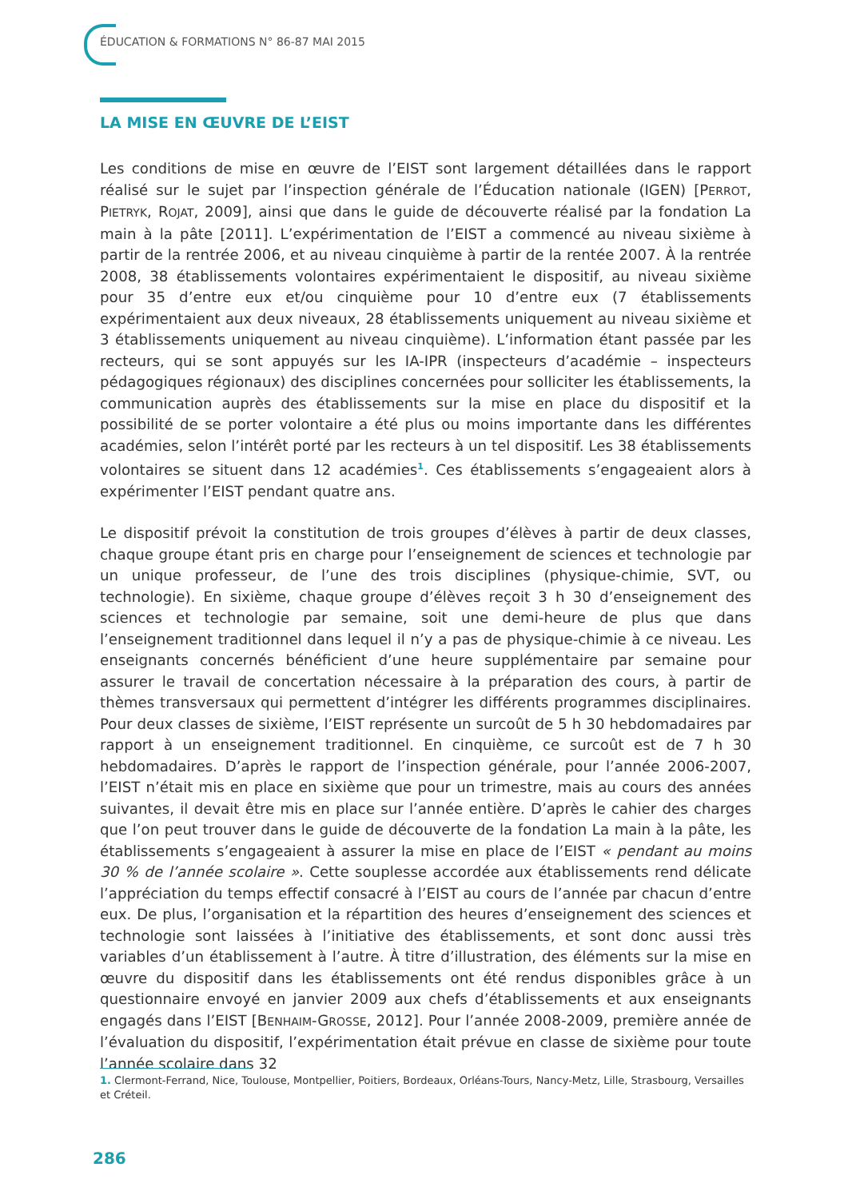ÉDUCATION & FORMATIONS N° 86-87 MAI 2015
LA MISE EN ŒUVRE DE L’EIST
Les conditions de mise en œuvre de l’EIST sont largement détaillées dans le rapport réalisé sur le sujet par l’inspection générale de l’Éducation nationale (IGEN) [PERROT, PIETRYK, ROJAT, 2009], ainsi que dans le guide de découverte réalisé par la fondation La main à la pâte [2011]. L’expérimentation de l’EIST a commencé au niveau sixième à partir de la rentrée 2006, et au niveau cinquième à partir de la rentée 2007. À la rentrée 2008, 38 établissements volontaires expérimentaient le dispositif, au niveau sixième pour 35 d’entre eux et/ou cinquième pour 10 d’entre eux (7 établissements expérimentaient aux deux niveaux, 28 établissements uniquement au niveau sixième et 3 établissements uniquement au niveau cinquième). L’information étant passée par les recteurs, qui se sont appuyés sur les IA-IPR (inspecteurs d’académie – inspecteurs pédagogiques régionaux) des disciplines concernées pour solliciter les établissements, la communication auprès des établissements sur la mise en place du dispositif et la possibilité de se porter volontaire a été plus ou moins importante dans les différentes académies, selon l’intérêt porté par les recteurs à un tel dispositif. Les 38 établissements volontaires se situent dans 12 académies<sup>1</sup>. Ces établissements s’engageaient alors à expérimenter l’EIST pendant quatre ans.
Le dispositif prévoit la constitution de trois groupes d’élèves à partir de deux classes, chaque groupe étant pris en charge pour l’enseignement de sciences et technologie par un unique professeur, de l’une des trois disciplines (physique-chimie, SVT, ou technologie). En sixième, chaque groupe d’élèves reçoit 3 h 30 d’enseignement des sciences et technologie par semaine, soit une demi-heure de plus que dans l’enseignement traditionnel dans lequel il n’y a pas de physique-chimie à ce niveau. Les enseignants concernés bénéficient d’une heure supplémentaire par semaine pour assurer le travail de concertation nécessaire à la préparation des cours, à partir de thèmes transversaux qui permettent d’intégrer les différents programmes disciplinaires. Pour deux classes de sixième, l’EIST représente un surcoût de 5 h 30 hebdomadaires par rapport à un enseignement traditionnel. En cinquième, ce surcoût est de 7 h 30 hebdomadaires. D’après le rapport de l’inspection générale, pour l’année 2006-2007, l’EIST n’était mis en place en sixième que pour un trimestre, mais au cours des années suivantes, il devait être mis en place sur l’année entière. D’après le cahier des charges que l’on peut trouver dans le guide de découverte de la fondation La main à la pâte, les établissements s’engageaient à assurer la mise en place de l’EIST « pendant au moins 30 % de l’année scolaire ». Cette souplesse accordée aux établissements rend délicate l’appréciation du temps effectif consacré à l’EIST au cours de l’année par chacun d’entre eux. De plus, l’organisation et la répartition des heures d’enseignement des sciences et technologie sont laissées à l’initiative des établissements, et sont donc aussi très variables d’un établissement à l’autre. À titre d’illustration, des éléments sur la mise en œuvre du dispositif dans les établissements ont été rendus disponibles grâce à un questionnaire envoyé en janvier 2009 aux chefs d’établissements et aux enseignants engagés dans l’EIST [BENHAIM-GROSSE, 2012]. Pour l’année 2008-2009, première année de l’évaluation du dispositif, l’expérimentation était prévue en classe de sixième pour toute l’année scolaire dans 32
1. Clermont-Ferrand, Nice, Toulouse, Montpellier, Poitiers, Bordeaux, Orléans-Tours, Nancy-Metz, Lille, Strasbourg, Versailles et Créteil.
286